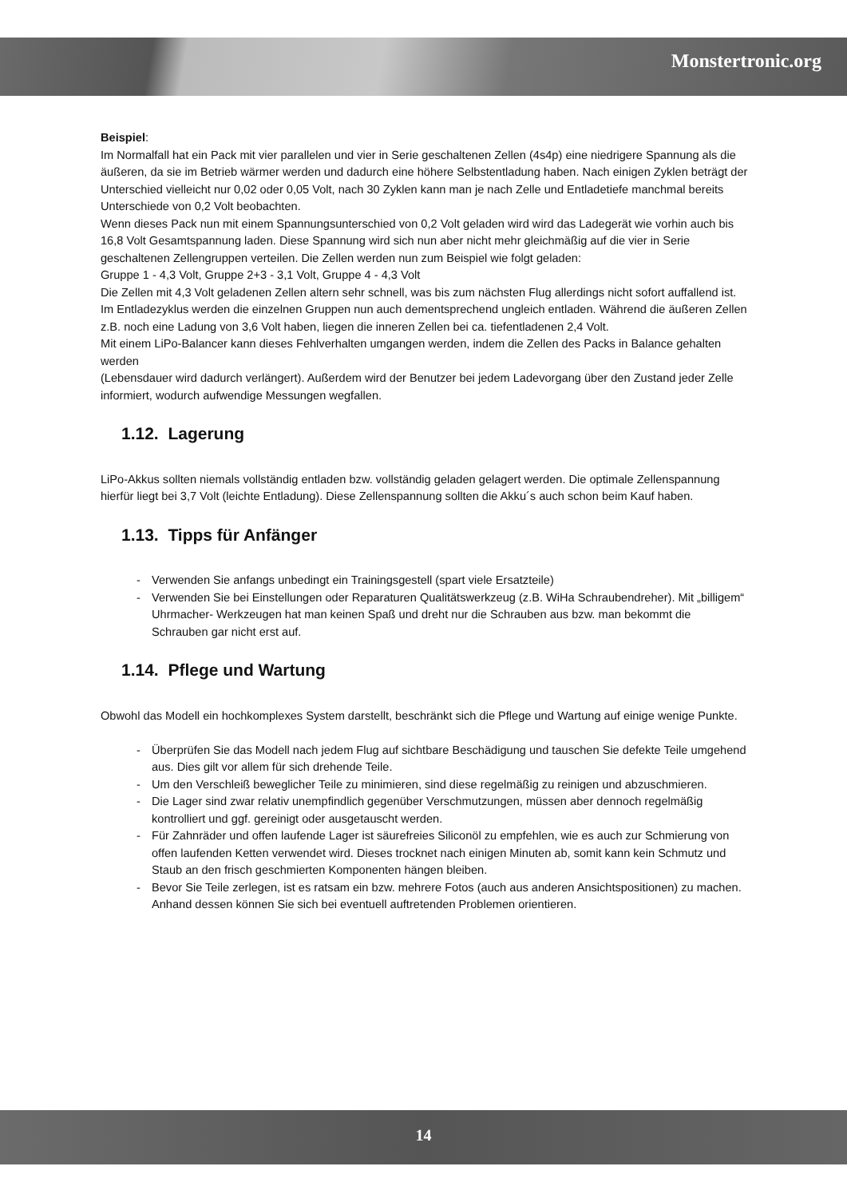Monstertronic.org
Beispiel:
Im Normalfall hat ein Pack mit vier parallelen und vier in Serie geschaltenen Zellen (4s4p) eine niedrigere Spannung als die äußeren, da sie im Betrieb wärmer werden und dadurch eine höhere Selbstentladung haben. Nach einigen Zyklen beträgt der Unterschied vielleicht nur 0,02 oder 0,05 Volt, nach 30 Zyklen kann man je nach Zelle und Entladetiefe manchmal bereits Unterschiede von 0,2 Volt beobachten.
Wenn dieses Pack nun mit einem Spannungsunterschied von 0,2 Volt geladen wird wird das Ladegerät wie vorhin auch bis 16,8 Volt Gesamtspannung laden. Diese Spannung wird sich nun aber nicht mehr gleichmäßig auf die vier in Serie geschaltenen Zellengruppen verteilen. Die Zellen werden nun zum Beispiel wie folgt geladen:
Gruppe 1 - 4,3 Volt, Gruppe 2+3 - 3,1 Volt, Gruppe 4 - 4,3 Volt
Die Zellen mit 4,3 Volt geladenen Zellen altern sehr schnell, was bis zum nächsten Flug allerdings nicht sofort auffallend ist.
Im Entladezyklus werden die einzelnen Gruppen nun auch dementsprechend ungleich entladen. Während die äußeren Zellen z.B. noch eine Ladung von 3,6 Volt haben, liegen die inneren Zellen bei ca. tiefentladenen 2,4 Volt.
Mit einem LiPo-Balancer kann dieses Fehlverhalten umgangen werden, indem die Zellen des Packs in Balance gehalten werden
(Lebensdauer wird dadurch verlängert). Außerdem wird der Benutzer bei jedem Ladevorgang über den Zustand jeder Zelle informiert, wodurch aufwendige Messungen wegfallen.
1.12. Lagerung
LiPo-Akkus sollten niemals vollständig entladen bzw. vollständig geladen gelagert werden. Die optimale Zellenspannung hierfür liegt bei 3,7 Volt (leichte Entladung). Diese Zellenspannung sollten die Akku´s auch schon beim Kauf haben.
1.13. Tipps für Anfänger
- Verwenden Sie anfangs unbedingt ein Trainingsgestell (spart viele Ersatzteile)
- Verwenden Sie bei Einstellungen oder Reparaturen Qualitätswerkzeug (z.B. WiHa Schraubendreher). Mit „billigem“ Uhrmacher- Werkzeugen hat man keinen Spaß und dreht nur die Schrauben aus bzw. man bekommt die Schrauben gar nicht erst auf.
1.14. Pflege und Wartung
Obwohl das Modell ein hochkomplexes System darstellt, beschränkt sich die Pflege und Wartung auf einige wenige Punkte.
- Überprüfen Sie das Modell nach jedem Flug auf sichtbare Beschädigung und tauschen Sie defekte Teile umgehend aus. Dies gilt vor allem für sich drehende Teile.
- Um den Verschleiß beweglicher Teile zu minimieren, sind diese regelmäßig zu reinigen und abzuschmieren.
- Die Lager sind zwar relativ unempfindlich gegenüber Verschmutzungen, müssen aber dennoch regelmäßig kontrolliert und ggf. gereinigt oder ausgetauscht werden.
- Für Zahnräder und offen laufende Lager ist säurefreies Siliconöl zu empfehlen, wie es auch zur Schmierung von offen laufenden Ketten verwendet wird. Dieses trocknet nach einigen Minuten ab, somit kann kein Schmutz und Staub an den frisch geschmierten Komponenten hängen bleiben.
- Bevor Sie Teile zerlegen, ist es ratsam ein bzw. mehrere Fotos (auch aus anderen Ansichtspositionen) zu machen. Anhand dessen können Sie sich bei eventuell auftretenden Problemen orientieren.
14